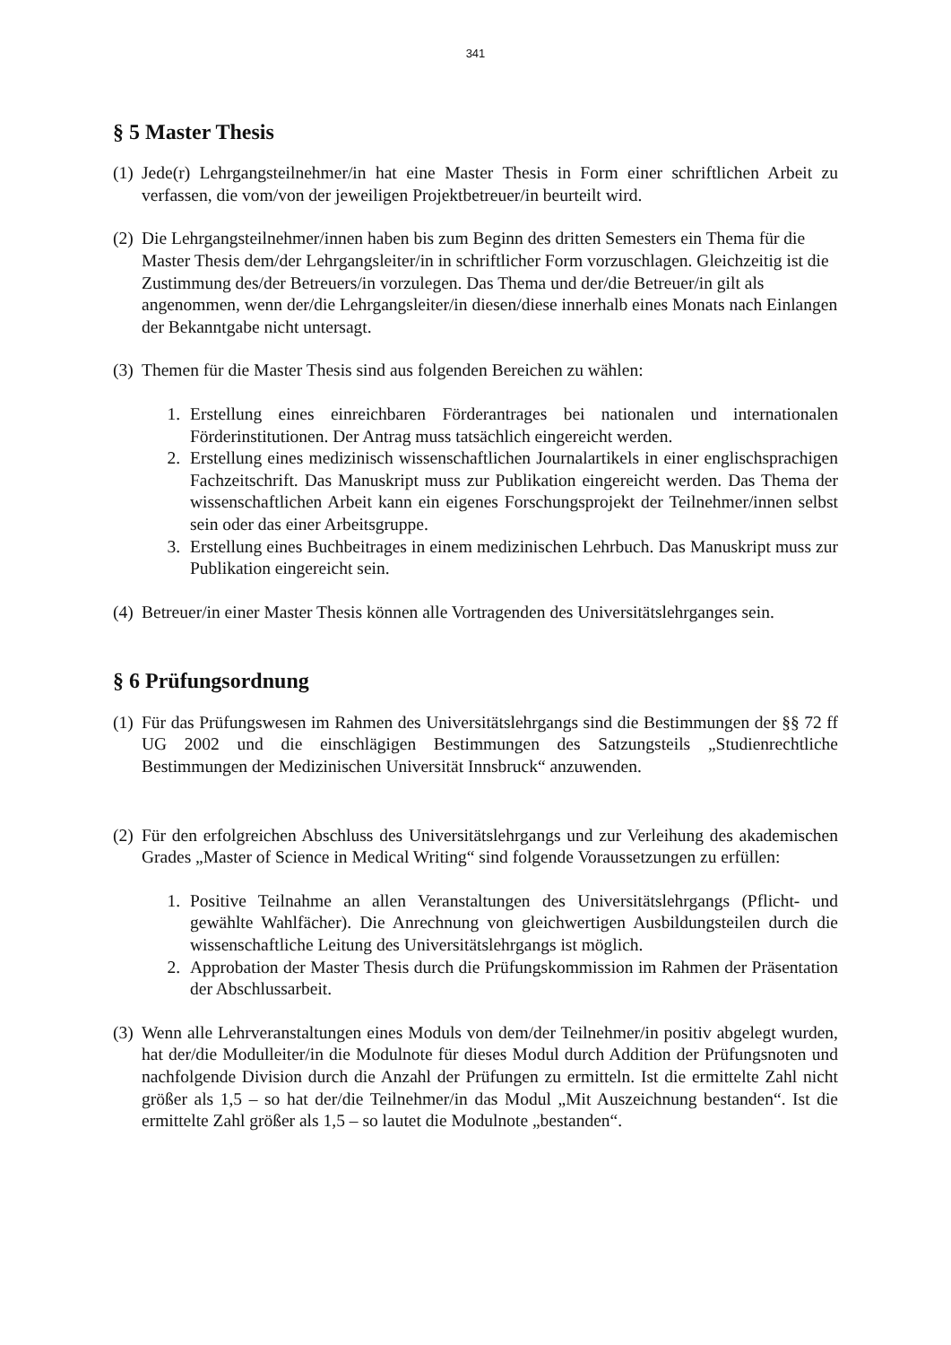341
§ 5 Master Thesis
(1) Jede(r) Lehrgangsteilnehmer/in hat eine Master Thesis in Form einer schriftlichen Arbeit zu verfassen, die vom/von der jeweiligen Projektbetreuer/in beurteilt wird.
(2) Die Lehrgangsteilnehmer/innen haben bis zum Beginn des dritten Semesters ein Thema für die Master Thesis dem/der Lehrgangsleiter/in in schriftlicher Form vorzuschlagen. Gleichzeitig ist die Zustimmung des/der Betreuers/in vorzulegen. Das Thema und der/die Betreuer/in gilt als angenommen, wenn der/die Lehrgangsleiter/in diesen/diese innerhalb eines Monats nach Einlangen der Bekanntgabe nicht untersagt.
(3) Themen für die Master Thesis sind aus folgenden Bereichen zu wählen:
1. Erstellung eines einreichbaren Förderantrages bei nationalen und internationalen Förderinstitutionen. Der Antrag muss tatsächlich eingereicht werden.
2. Erstellung eines medizinisch wissenschaftlichen Journalartikels in einer englischsprachigen Fachzeitschrift. Das Manuskript muss zur Publikation eingereicht werden. Das Thema der wissenschaftlichen Arbeit kann ein eigenes Forschungsprojekt der Teilnehmer/innen selbst sein oder das einer Arbeitsgruppe.
3. Erstellung eines Buchbeitrages in einem medizinischen Lehrbuch. Das Manuskript muss zur Publikation eingereicht sein.
(4) Betreuer/in einer Master Thesis können alle Vortragenden des Universitätslehrganges sein.
§ 6 Prüfungsordnung
(1) Für das Prüfungswesen im Rahmen des Universitätslehrgangs sind die Bestimmungen der §§ 72 ff UG 2002 und die einschlägigen Bestimmungen des Satzungsteils „Studienrechtliche Bestimmungen der Medizinischen Universität Innsbruck“ anzuwenden.
(2) Für den erfolgreichen Abschluss des Universitätslehrgangs und zur Verleihung des akademischen Grades „Master of Science in Medical Writing“ sind folgende Voraussetzungen zu erfüllen:
1. Positive Teilnahme an allen Veranstaltungen des Universitätslehrgangs (Pflicht- und gewählte Wahlfächer). Die Anrechnung von gleichwertigen Ausbildungsteilen durch die wissenschaftliche Leitung des Universitätslehrgangs ist möglich.
2. Approbation der Master Thesis durch die Prüfungskommission im Rahmen der Präsentation der Abschlussarbeit.
(3) Wenn alle Lehrveranstaltungen eines Moduls von dem/der Teilnehmer/in positiv abgelegt wurden, hat der/die Modulleiter/in die Modulnote für dieses Modul durch Addition der Prüfungsnoten und nachfolgende Division durch die Anzahl der Prüfungen zu ermitteln. Ist die ermittelte Zahl nicht größer als 1,5 – so hat der/die Teilnehmer/in das Modul „Mit Auszeichnung bestanden“. Ist die ermittelte Zahl größer als 1,5 – so lautet die Modulnote „bestanden“.